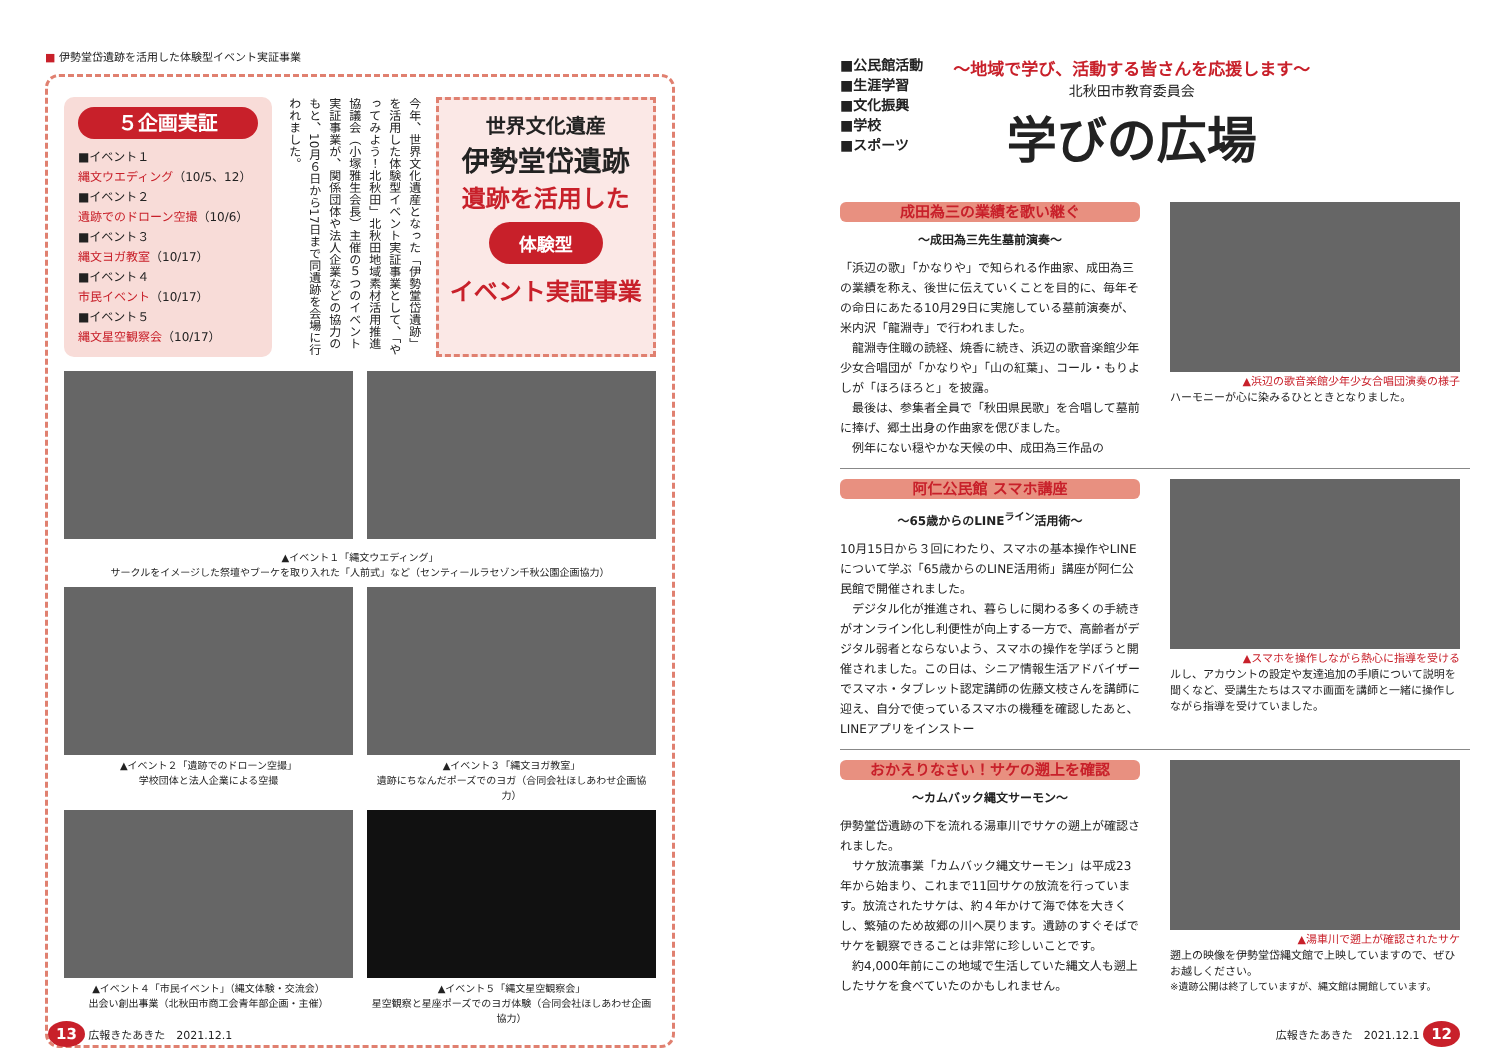■ 伊勢堂岱遺跡を活用した体験型イベント実証事業
５企画実証
■イベント１
縄文ウエディング（10/5、12）
■イベント２
遺跡でのドローン空撮（10/6）
■イベント３
縄文ヨガ教室（10/17）
■イベント４
市民イベント（10/17）
■イベント５
縄文星空観察会（10/17）
今年、世界文化遺産となった「伊勢堂岱遺跡」を活用した体験型イベント実証事業として、「やってみよう！北秋田」北秋田地域素材活用推進協議会（小塚雅生会長）主催の５つのイベント実証事業が、関係団体や法人企業などの協力のもと、10月６日から17日まで同遺跡を会場に行われました。
世界文化遺産
伊勢堂岱遺跡
遺跡を活用した
体験型
イベント実証事業
▲イベント１「縄文ウエディング」
サークルをイメージした祭壇やブーケを取り入れた「人前式」など（センティールラセゾン千秋公園企画協力）
▲イベント２「遺跡でのドローン空撮」
学校団体と法人企業による空撮
▲イベント３「縄文ヨガ教室」
遺跡にちなんだポーズでのヨガ（合同会社ほしあわせ企画協力）
▲イベント４「市民イベント」（縄文体験・交流会）
出会い創出事業（北秋田市商工会青年部企画・主催）
▲イベント５「縄文星空観察会」
星空観察と星座ポーズでのヨガ体験（合同会社ほしあわせ企画協力）
13 広報きたあきた　2021.12.1
■公民館活動
■生涯学習
■文化振興
■学校
■スポーツ
～地域で学び、活動する皆さんを応援します～
北秋田市教育委員会
学びの広場
成田為三の業績を歌い継ぐ
～成田為三先生墓前演奏～
「浜辺の歌」「かなりや」で知られる作曲家、成田為三の業績を称え、後世に伝えていくことを目的に、毎年その命日にあたる10月29日に実施している墓前演奏が、米内沢「龍淵寺」で行われました。
　龍淵寺住職の読経、焼香に続き、浜辺の歌音楽館少年少女合唱団が「かなりや」「山の紅葉」、コール・もりよしが「ほろほろと」を披露。
　最後は、参集者全員で「秋田県民歌」を合唱して墓前に捧げ、郷土出身の作曲家を偲びました。
　例年にない穏やかな天候の中、成田為三作品の
▲浜辺の歌音楽館少年少女合唱団演奏の様子
ハーモニーが心に染みるひとときとなりました。
阿仁公民館 スマホ講座
～65歳からのLINE<sup>ライン</sup>活用術～
10月15日から３回にわたり、スマホの基本操作やLINEについて学ぶ「65歳からのLINE活用術」講座が阿仁公民館で開催されました。
　デジタル化が推進され、暮らしに関わる多くの手続きがオンライン化し利便性が向上する一方で、高齢者がデジタル弱者とならないよう、スマホの操作を学ぼうと開催されました。この日は、シニア情報生活アドバイザーでスマホ・タブレット認定講師の佐藤文枝さんを講師に迎え、自分で使っているスマホの機種を確認したあと、LINEアプリをインストー
▲スマホを操作しながら熱心に指導を受ける
ルし、アカウントの設定や友達追加の手順について説明を聞くなど、受講生たちはスマホ画面を講師と一緒に操作しながら指導を受けていました。
おかえりなさい！サケの遡上を確認
～カムバック縄文サーモン～
伊勢堂岱遺跡の下を流れる湯車川でサケの遡上が確認されました。
　サケ放流事業「カムバック縄文サーモン」は平成23年から始まり、これまで11回サケの放流を行っています。放流されたサケは、約４年かけて海で体を大きくし、繁殖のため故郷の川へ戻ります。遺跡のすぐそばでサケを観察できることは非常に珍しいことです。
　約4,000年前にこの地域で生活していた縄文人も遡上したサケを食べていたのかもしれません。
▲湯車川で遡上が確認されたサケ
遡上の映像を伊勢堂岱縄文館で上映していますので、ぜひお越しください。
※遺跡公開は終了していますが、縄文館は開館しています。
広報きたあきた　2021.12.1 12